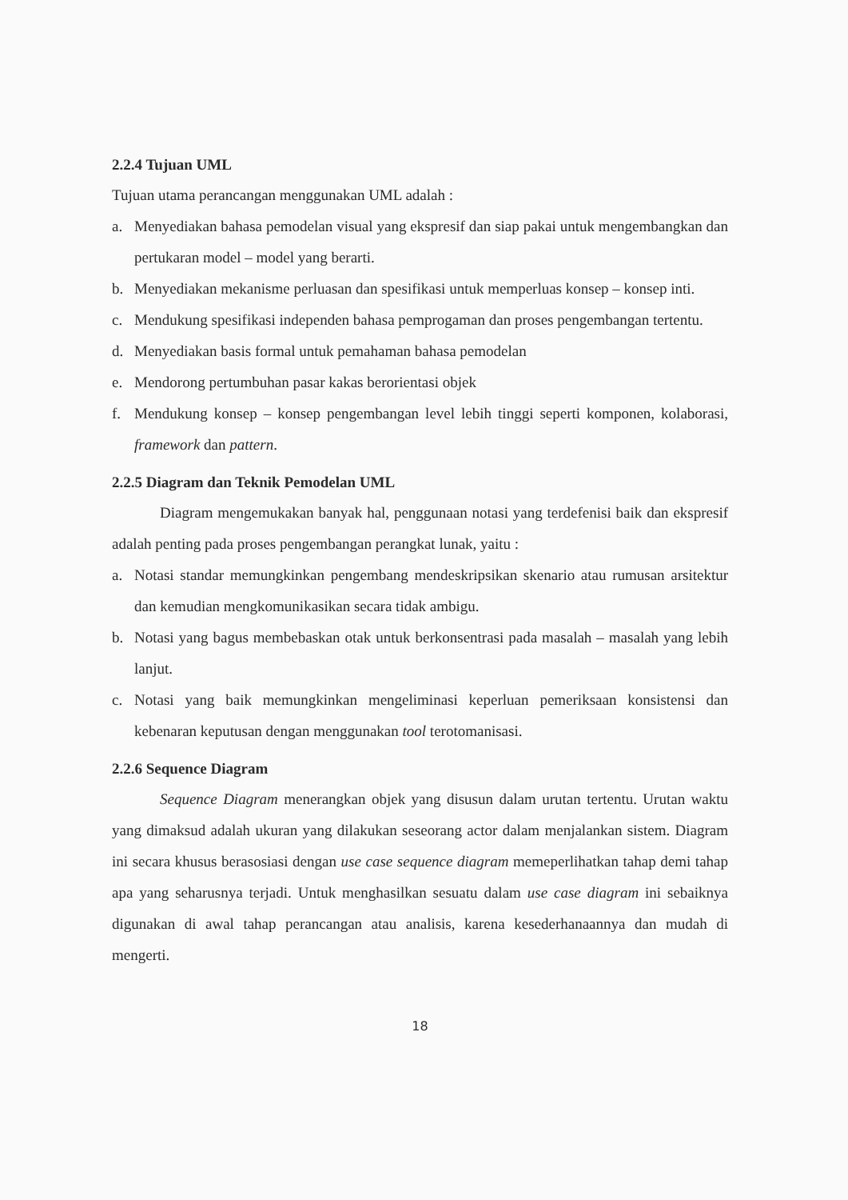2.2.4 Tujuan UML
Tujuan utama perancangan menggunakan UML adalah :
a. Menyediakan bahasa pemodelan visual yang ekspresif dan siap pakai untuk mengembangkan dan pertukaran model – model yang berarti.
b. Menyediakan mekanisme perluasan dan spesifikasi untuk memperluas konsep – konsep inti.
c. Mendukung spesifikasi independen bahasa pemprogaman dan proses pengembangan tertentu.
d. Menyediakan basis formal untuk pemahaman bahasa pemodelan
e. Mendorong pertumbuhan pasar kakas berorientasi objek
f. Mendukung konsep – konsep pengembangan level lebih tinggi seperti komponen, kolaborasi, framework dan pattern.
2.2.5 Diagram dan Teknik Pemodelan UML
Diagram mengemukakan banyak hal, penggunaan notasi yang terdefenisi baik dan ekspresif adalah penting pada proses pengembangan perangkat lunak, yaitu :
a. Notasi standar memungkinkan pengembang mendeskripsikan skenario atau rumusan arsitektur dan kemudian mengkomunikasikan secara tidak ambigu.
b. Notasi yang bagus membebaskan otak untuk berkonsentrasi pada masalah – masalah yang lebih lanjut.
c. Notasi yang baik memungkinkan mengeliminasi keperluan pemeriksaan konsistensi dan kebenaran keputusan dengan menggunakan tool terotomanisasi.
2.2.6 Sequence Diagram
Sequence Diagram menerangkan objek yang disusun dalam urutan tertentu. Urutan waktu yang dimaksud adalah ukuran yang dilakukan seseorang actor dalam menjalankan sistem. Diagram ini secara khusus berasosiasi dengan use case sequence diagram memeperlihatkan tahap demi tahap apa yang seharusnya terjadi. Untuk menghasilkan sesuatu dalam use case diagram ini sebaiknya digunakan di awal tahap perancangan atau analisis, karena kesederhanaannya dan mudah di mengerti.
18